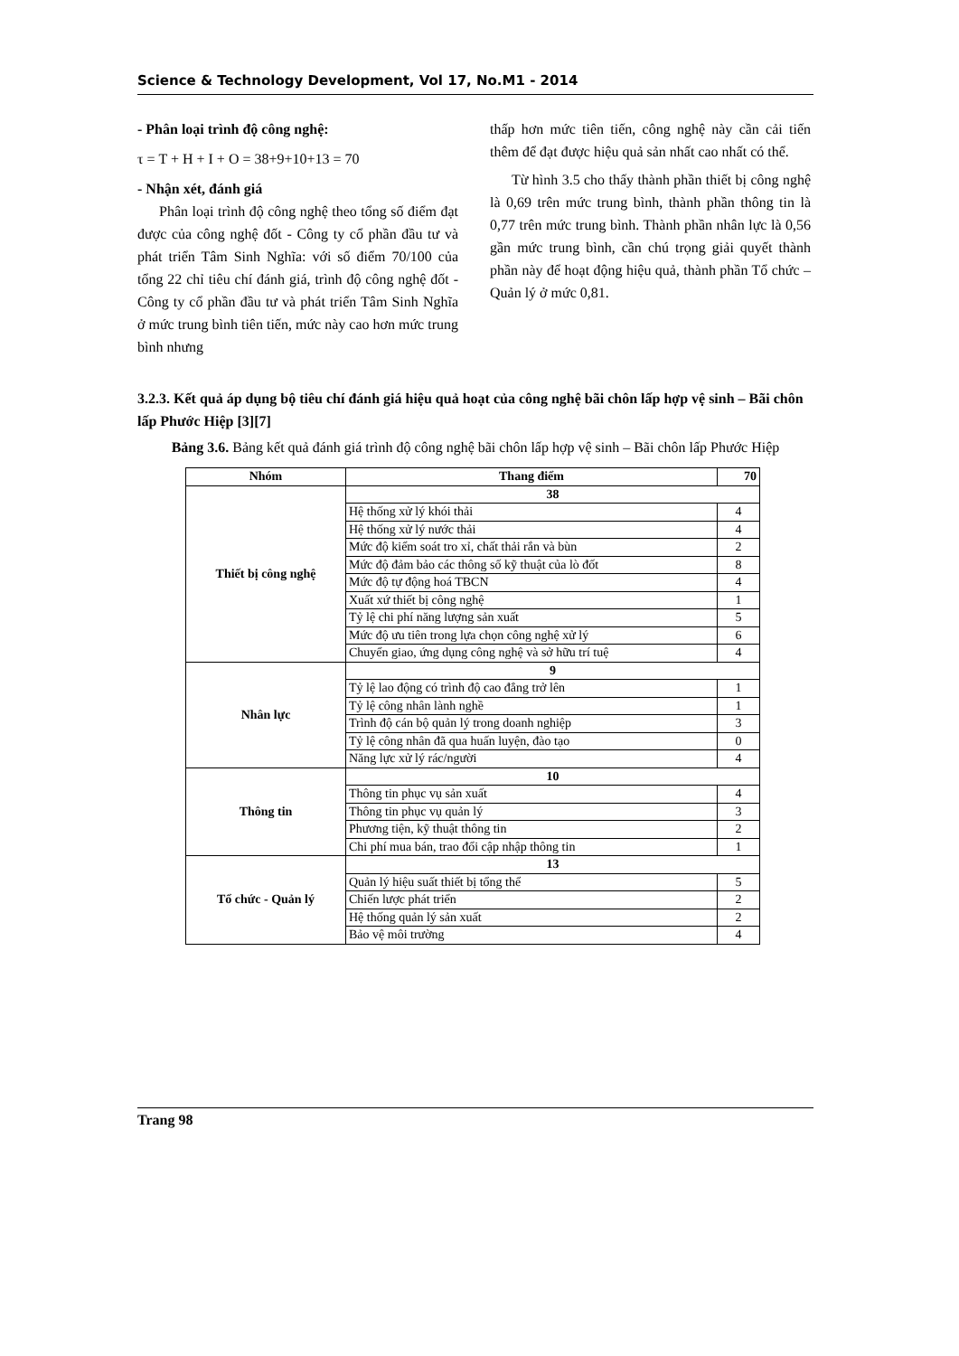Science & Technology Development, Vol 17, No.M1 - 2014
- Phân loại trình độ công nghệ:
τ = T + H + I + O = 38+9+10+13 = 70
- Nhận xét, đánh giá
Phân loại trình độ công nghệ theo tổng số điểm đạt được của công nghệ đốt - Công ty cổ phần đầu tư và phát triển Tâm Sinh Nghĩa: với số điểm 70/100 của tổng 22 chỉ tiêu chí đánh giá, trình độ công nghệ đốt - Công ty cổ phần đầu tư và phát triển Tâm Sinh Nghĩa ở mức trung bình tiên tiến, mức này cao hơn mức trung bình nhưng
thấp hơn mức tiên tiến, công nghệ này cần cải tiến thêm để đạt được hiệu quả sản nhất cao nhất có thể.
Từ hình 3.5 cho thấy thành phần thiết bị công nghệ là 0,69 trên mức trung bình, thành phần thông tin là 0,77 trên mức trung bình. Thành phần nhân lực là 0,56 gần mức trung bình, cần chú trọng giải quyết thành phần này để hoạt động hiệu quả, thành phần Tổ chức – Quản lý ở mức 0,81.
3.2.3. Kết quả áp dụng bộ tiêu chí đánh giá hiệu quả hoạt của công nghệ bãi chôn lấp hợp vệ sinh – Bãi chôn lấp Phước Hiệp [3][7]
Bảng 3.6. Bảng kết quả đánh giá trình độ công nghệ bãi chôn lấp hợp vệ sinh – Bãi chôn lấp Phước Hiệp
| Nhóm | Thang điểm | 70 |
| --- | --- | --- |
| Thiết bị công nghệ | 38 | |
| | Hệ thống xử lý khói thải | 4 |
| | Hệ thống xử lý nước thải | 4 |
| | Mức độ kiểm soát tro xỉ, chất thải rắn và bùn | 2 |
| | Mức độ đảm bảo các thông số kỹ thuật của lò đốt | 8 |
| | Mức độ tự động hoá TBCN | 4 |
| | Xuất xứ thiết bị công nghệ | 1 |
| | Tỷ lệ chi phí năng lượng sản xuất | 5 |
| | Mức độ ưu tiên trong lựa chọn công nghệ xử lý | 6 |
| | Chuyển giao, ứng dụng công nghệ và sở hữu trí tuệ | 4 |
| Nhân lực | 9 | |
| | Tỷ lệ lao động có trình độ cao đẳng trở lên | 1 |
| | Tỷ lệ công nhân lành nghề | 1 |
| | Trình độ cán bộ quản lý trong doanh nghiệp | 3 |
| | Tỷ lệ công nhân đã qua huấn luyện, đào tạo | 0 |
| | Năng lực xử lý rác/người | 4 |
| Thông tin | 10 | |
| | Thông tin phục vụ sản xuất | 4 |
| | Thông tin phục vụ quản lý | 3 |
| | Phương tiện, kỹ thuật thông tin | 2 |
| | Chi phí mua bán, trao đổi cập nhập thông tin | 1 |
| Tổ chức - Quản lý | 13 | |
| | Quản lý hiệu suất thiết bị tổng thể | 5 |
| | Chiến lược phát triển | 2 |
| | Hệ thống quản lý sản xuất | 2 |
| | Bảo vệ môi trường | 4 |
Trang 98